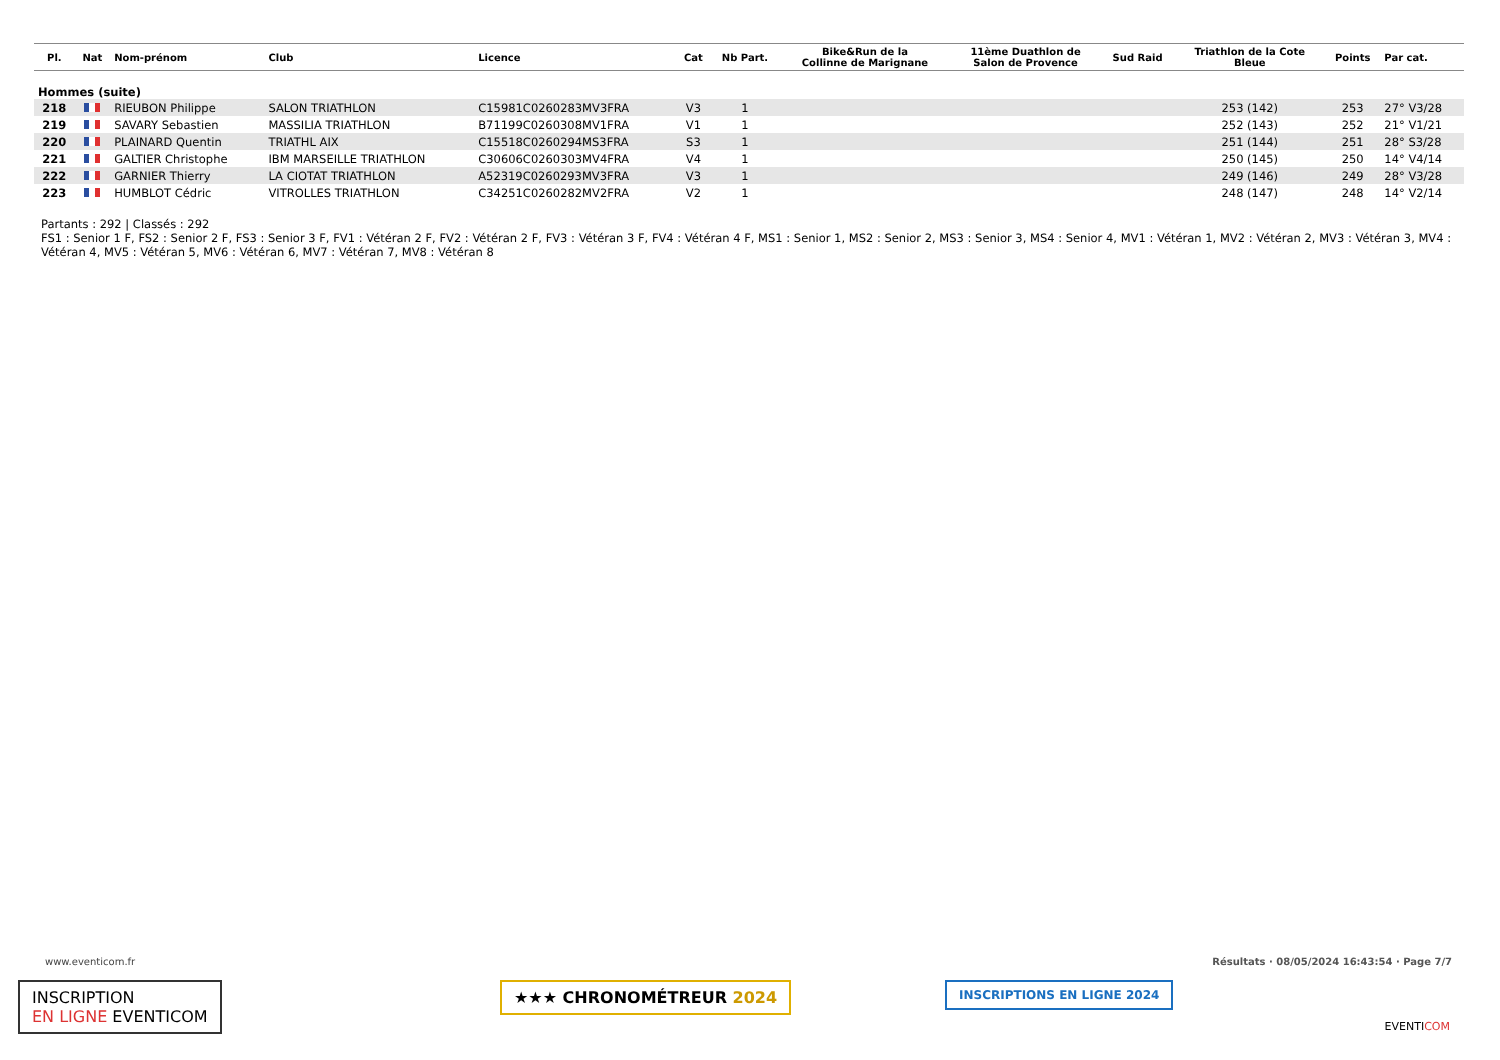| Pl. | Nat | Nom-prénom | Club | Licence | Cat | Nb Part. | Bike&Run de la Collinne de Marignane | 11ème Duathlon de Salon de Provence | Sud Raid | Triathlon de la Cote Bleue | Points | Par cat. |
| --- | --- | --- | --- | --- | --- | --- | --- | --- | --- | --- | --- | --- |
| Hommes (suite) | | | | | | | | | | | | |
| 218 | | RIEUBON Philippe | SALON TRIATHLON | C15981C0260283MV3FRA | V3 | 1 | | | | 253 (142) | 253 | 27° V3/28 |
| 219 | | SAVARY Sebastien | MASSILIA TRIATHLON | B71199C0260308MV1FRA | V1 | 1 | | | | 252 (143) | 252 | 21° V1/21 |
| 220 | | PLAINARD Quentin | TRIATHL AIX | C15518C0260294MS3FRA | S3 | 1 | | | | 251 (144) | 251 | 28° S3/28 |
| 221 | | GALTIER Christophe | IBM MARSEILLE TRIATHLON | C30606C0260303MV4FRA | V4 | 1 | | | | 250 (145) | 250 | 14° V4/14 |
| 222 | | GARNIER Thierry | LA CIOTAT TRIATHLON | A52319C0260293MV3FRA | V3 | 1 | | | | 249 (146) | 249 | 28° V3/28 |
| 223 | | HUMBLOT Cédric | VITROLLES TRIATHLON | C34251C0260282MV2FRA | V2 | 1 | | | | 248 (147) | 248 | 14° V2/14 |
Partants : 292 | Classés : 292
FS1 : Senior 1 F, FS2 : Senior 2 F, FS3 : Senior 3 F, FV1 : Vétéran 2 F, FV2 : Vétéran 2 F, FV3 : Vétéran 3 F, FV4 : Vétéran 4 F, MS1 : Senior 1, MS2 : Senior 2, MS3 : Senior 3, MS4 : Senior 4, MV1 : Vétéran 1, MV2 : Vétéran 2, MV3 : Vétéran 3, MV4 : Vétéran 4, MV5 : Vétéran 5, MV6 : Vétéran 6, MV7 : Vétéran 7, MV8 : Vétéran 8
www.eventicom.fr
Résultats · 08/05/2024 16:43:54 · Page 7/7
INSCRIPTION
EN LIGNE EVENTICOM
★★★ CHRONOMÉTREUR 2024 INSCRIPTIONS EN LIGNE 2024
EVENTICOM